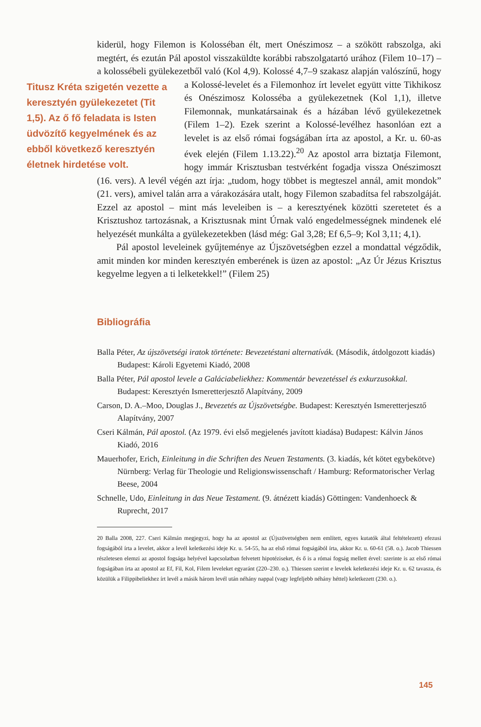kiderül, hogy Filemon is Kolosséban élt, mert Onészimosz – a szökött rabszolga, aki megtért, és ezután Pál apostol visszaküldte korábbi rabszolgatartó urához (Filem 10–17) – a kolossébeli gyülekezetből való (Kol 4,9). Kolossé 4,7–9 szakasz alapján valószínű, hogy a Kolossé-levelet és a Filemonhoz írt Titusz Kréta szigetén vezette a keresztyén gyülekezetet (Tit 1,5). Az ő fő feladata is Isten üdvözítő kegyelmének és az ebből következő keresztyén életnek hirdetése volt. levelet együtt vitte Tikhikosz és Onészimosz Kolosséba a gyülekezetnek (Kol 1,1), illetve Filemonnak, munkatársainak és a házában lévő gyülekezetnek (Filem 1–2). Ezek szerint a Kolossé-levélhez hasonlóan ezt a levelet is az első római fogságában írta az apostol, a Kr. u. 60-as évek elején (Filem 1.13.22).<sup>20</sup> Az apostol arra biztatja Filemont, hogy immár Krisztusban testvérként fogadja vissza Onészimoszt (16. vers). A levél végén azt írja: „tudom, hogy többet is megteszel annál, amit mondok” (21. vers), amivel talán arra a várakozására utalt, hogy Filemon szabadítsa fel rabszolgáját. Ezzel az apostol – mint más leveleiben is – a keresztyének közötti szeretetet és a Krisztushoz tartozásnak, a Krisztusnak mint Úrnak való engedelmességnek mindenek elé helyezését munkálta a gyülekezetekben (lásd még: Gal 3,28; Ef 6,5–9; Kol 3,11; 4,1).
Pál apostol leveleinek gyűjteménye az Újszövetségben ezzel a mondattal végződik, amit minden kor minden keresztyén emberének is üzen az apostol: „Az Úr Jézus Krisztus kegyelme legyen a ti lelketekkel!” (Filem 25)
Bibliográfia
Balla Péter, Az újszövetségi iratok története: Bevezetéstani alternatívák. (Második, átdolgozott kiadás) Budapest: Károli Egyetemi Kiadó, 2008
Balla Péter, Pál apostol levele a Galáciabeliekhez: Kommentár bevezetéssel és exkurzusokkal. Budapest: Keresztyén Ismeretterjesztő Alapítvány, 2009
Carson, D. A.–Moo, Douglas J., Bevezetés az Újszövetségbe. Budapest: Keresztyén Ismeretterjesztő Alapítvány, 2007
Cseri Kálmán, Pál apostol. (Az 1979. évi első megjelenés javított kiadása) Budapest: Kálvin János Kiadó, 2016
Mauerhofer, Erich, Einleitung in die Schriften des Neuen Testaments. (3. kiadás, két kötet egybekötve) Nürnberg: Verlag für Theologie und Religionswissenschaft / Hamburg: Reformatorischer Verlag Beese, 2004
Schnelle, Udo, Einleitung in das Neue Testament. (9. átnézett kiadás) Göttingen: Vandenhoeck & Ruprecht, 2017
20 Balla 2008, 227. Cseri Kálmán megjegyzi, hogy ha az apostol az (Újszövetségben nem említett, egyes kutatók által feltételezett) efezusi fogságából írta a levelet, akkor a levél keletkezési ideje Kr. u. 54-55, ha az első római fogságából írta, akkor Kr. u. 60-61 (58. o.). Jacob Thiessen részletesen elemzi az apostol fogsága helyével kapcsolatban felvetett hipotéziseket, és ő is a római fogság mellett érvel: szerinte is az első római fogságában írta az apostol az Ef, Fil, Kol, Filem leveleket egyaránt (220–230. o.). Thiessen szerint e levelek keletkezési ideje Kr. u. 62 tavasza, és közülük a Filippibeliekhez írt levél a másik három levél után néhány nappal (vagy legfeljebb néhány héttel) keletkezett (230. o.).
145